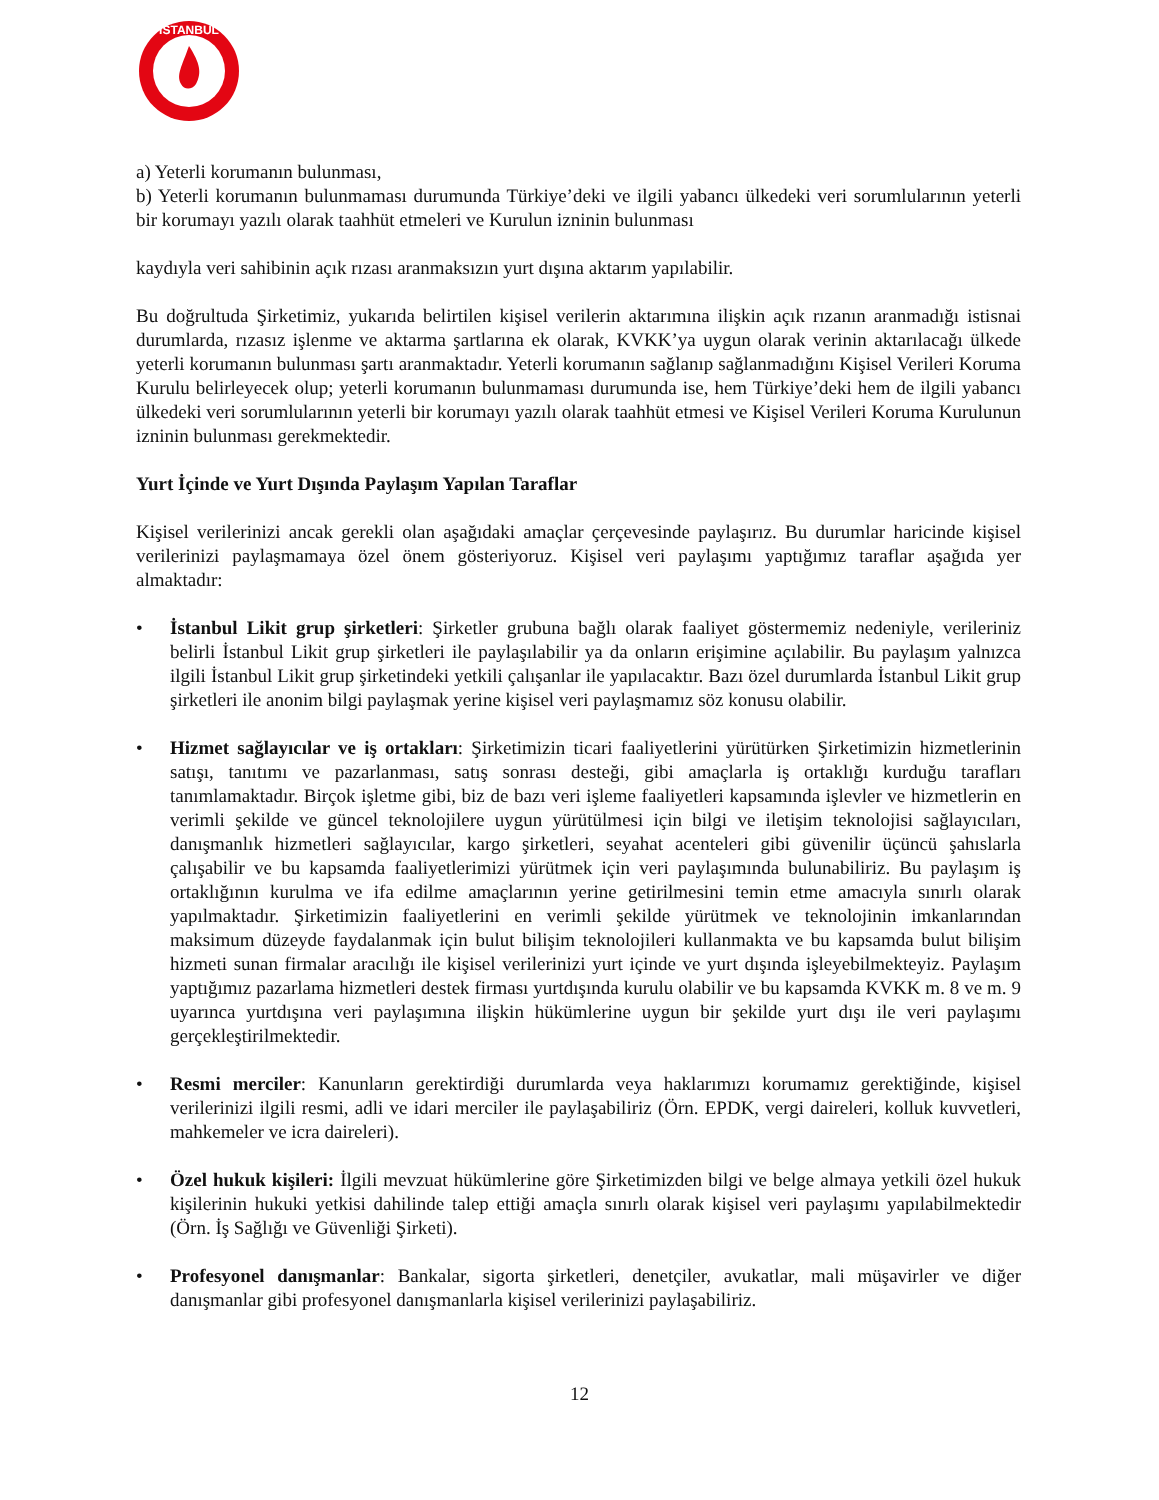İSTANBUL
a) Yeterli korumanın bulunması,
b) Yeterli korumanın bulunmaması durumunda Türkiye’deki ve ilgili yabancı ülkedeki veri sorumlularının yeterli bir korumayı yazılı olarak taahhüt etmeleri ve Kurulun izninin bulunması
kaydıyla veri sahibinin açık rızası aranmaksızın yurt dışına aktarım yapılabilir.
Bu doğrultuda Şirketimiz, yukarıda belirtilen kişisel verilerin aktarımına ilişkin açık rızanın aranmadığı istisnai durumlarda, rızasız işlenme ve aktarma şartlarına ek olarak, KVKK’ya uygun olarak verinin aktarılacağı ülkede yeterli korumanın bulunması şartı aranmaktadır. Yeterli korumanın sağlanıp sağlanmadığını Kişisel Verileri Koruma Kurulu belirleyecek olup; yeterli korumanın bulunmaması durumunda ise, hem Türkiye’deki hem de ilgili yabancı ülkedeki veri sorumlularının yeterli bir korumayı yazılı olarak taahhüt etmesi ve Kişisel Verileri Koruma Kurulunun izninin bulunması gerekmektedir.
Yurt İçinde ve Yurt Dışında Paylaşım Yapılan Taraflar
Kişisel verilerinizi ancak gerekli olan aşağıdaki amaçlar çerçevesinde paylaşırız. Bu durumlar haricinde kişisel verilerinizi paylaşmamaya özel önem gösteriyoruz. Kişisel veri paylaşımı yaptığımız taraflar aşağıda yer almaktadır:
• İstanbul Likit grup şirketleri: Şirketler grubuna bağlı olarak faaliyet göstermemiz nedeniyle, verileriniz belirli İstanbul Likit grup şirketleri ile paylaşılabilir ya da onların erişimine açılabilir. Bu paylaşım yalnızca ilgili İstanbul Likit grup şirketindeki yetkili çalışanlar ile yapılacaktır. Bazı özel durumlarda İstanbul Likit grup şirketleri ile anonim bilgi paylaşmak yerine kişisel veri paylaşmamız söz konusu olabilir.
• Hizmet sağlayıcılar ve iş ortakları: Şirketimizin ticari faaliyetlerini yürütürken Şirketimizin hizmetlerinin satışı, tanıtımı ve pazarlanması, satış sonrası desteği, gibi amaçlarla iş ortaklığı kurduğu tarafları tanımlamaktadır. Birçok işletme gibi, biz de bazı veri işleme faaliyetleri kapsamında işlevler ve hizmetlerin en verimli şekilde ve güncel teknolojilere uygun yürütülmesi için bilgi ve iletişim teknolojisi sağlayıcıları, danışmanlık hizmetleri sağlayıcılar, kargo şirketleri, seyahat acenteleri gibi güvenilir üçüncü şahıslarla çalışabilir ve bu kapsamda faaliyetlerimizi yürütmek için veri paylaşımında bulunabiliriz. Bu paylaşım iş ortaklığının kurulma ve ifa edilme amaçlarının yerine getirilmesini temin etme amacıyla sınırlı olarak yapılmaktadır. Şirketimizin faaliyetlerini en verimli şekilde yürütmek ve teknolojinin imkanlarından maksimum düzeyde faydalanmak için bulut bilişim teknolojileri kullanmakta ve bu kapsamda bulut bilişim hizmeti sunan firmalar aracılığı ile kişisel verilerinizi yurt içinde ve yurt dışında işleyebilmekteyiz. Paylaşım yaptığımız pazarlama hizmetleri destek firması yurtdışında kurulu olabilir ve bu kapsamda KVKK m. 8 ve m. 9 uyarınca yurtdışına veri paylaşımına ilişkin hükümlerine uygun bir şekilde yurt dışı ile veri paylaşımı gerçekleştirilmektedir.
• Resmi merciler: Kanunların gerektirdiği durumlarda veya haklarımızı korumamız gerektiğinde, kişisel verilerinizi ilgili resmi, adli ve idari merciler ile paylaşabiliriz (Örn. EPDK, vergi daireleri, kolluk kuvvetleri, mahkemeler ve icra daireleri).
• Özel hukuk kişileri: İlgili mevzuat hükümlerine göre Şirketimizden bilgi ve belge almaya yetkili özel hukuk kişilerinin hukuki yetkisi dahilinde talep ettiği amaçla sınırlı olarak kişisel veri paylaşımı yapılabilmektedir (Örn. İş Sağlığı ve Güvenliği Şirketi).
• Profesyonel danışmanlar: Bankalar, sigorta şirketleri, denetçiler, avukatlar, mali müşavirler ve diğer danışmanlar gibi profesyonel danışmanlarla kişisel verilerinizi paylaşabiliriz.
12